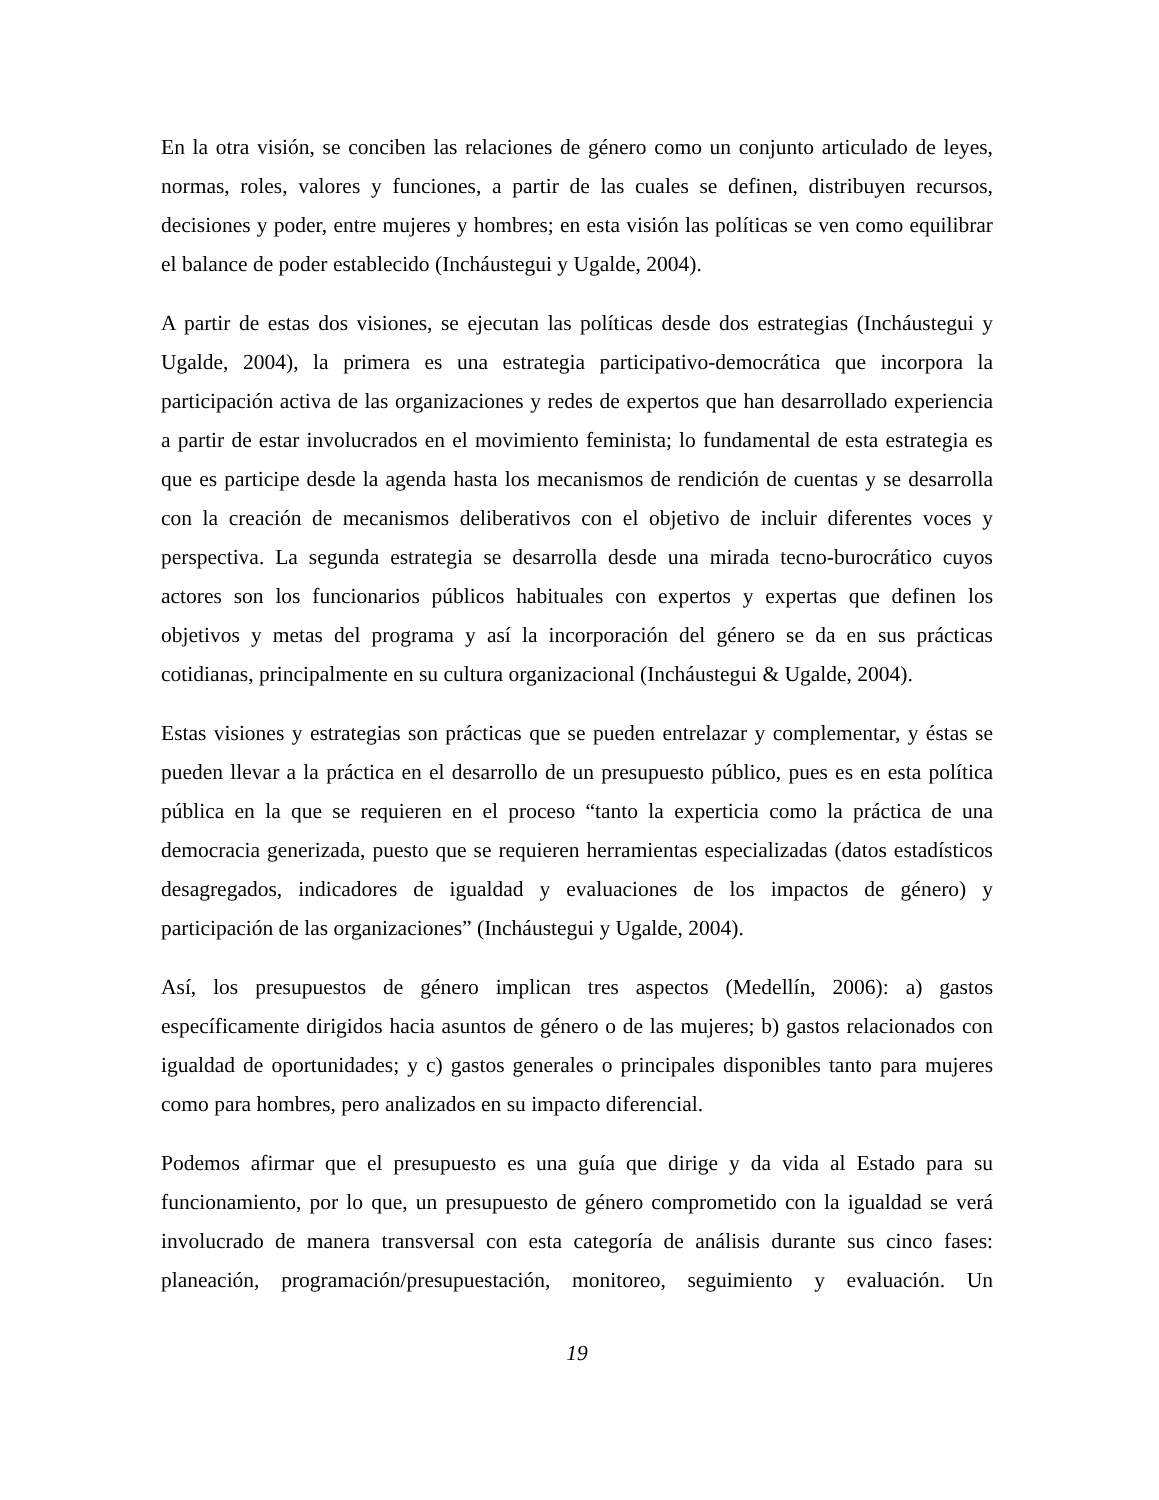En la otra visión, se conciben las relaciones de género como un conjunto articulado de leyes, normas, roles, valores y funciones, a partir de las cuales se definen, distribuyen recursos, decisiones y poder, entre mujeres y hombres; en esta visión las políticas se ven como equilibrar el balance de poder establecido (Incháustegui y Ugalde, 2004).
A partir de estas dos visiones, se ejecutan las políticas desde dos estrategias (Incháustegui y Ugalde, 2004), la primera es una estrategia participativo-democrática que incorpora la participación activa de las organizaciones y redes de expertos que han desarrollado experiencia a partir de estar involucrados en el movimiento feminista; lo fundamental de esta estrategia es que es participe desde la agenda hasta los mecanismos de rendición de cuentas y se desarrolla con la creación de mecanismos deliberativos con el objetivo de incluir diferentes voces y perspectiva. La segunda estrategia se desarrolla desde una mirada tecno-burocrático cuyos actores son los funcionarios públicos habituales con expertos y expertas que definen los objetivos y metas del programa y así la incorporación del género se da en sus prácticas cotidianas, principalmente en su cultura organizacional (Incháustegui & Ugalde, 2004).
Estas visiones y estrategias son prácticas que se pueden entrelazar y complementar, y éstas se pueden llevar a la práctica en el desarrollo de un presupuesto público, pues es en esta política pública en la que se requieren en el proceso “tanto la experticia como la práctica de una democracia generizada, puesto que se requieren herramientas especializadas (datos estadísticos desagregados, indicadores de igualdad y evaluaciones de los impactos de género) y participación de las organizaciones” (Incháustegui y Ugalde, 2004).
Así, los presupuestos de género implican tres aspectos (Medellín, 2006): a) gastos específicamente dirigidos hacia asuntos de género o de las mujeres; b) gastos relacionados con igualdad de oportunidades; y c) gastos generales o principales disponibles tanto para mujeres como para hombres, pero analizados en su impacto diferencial.
Podemos afirmar que el presupuesto es una guía que dirige y da vida al Estado para su funcionamiento, por lo que, un presupuesto de género comprometido con la igualdad se verá involucrado de manera transversal con esta categoría de análisis durante sus cinco fases: planeación, programación/presupuestación, monitoreo, seguimiento y evaluación. Un
19